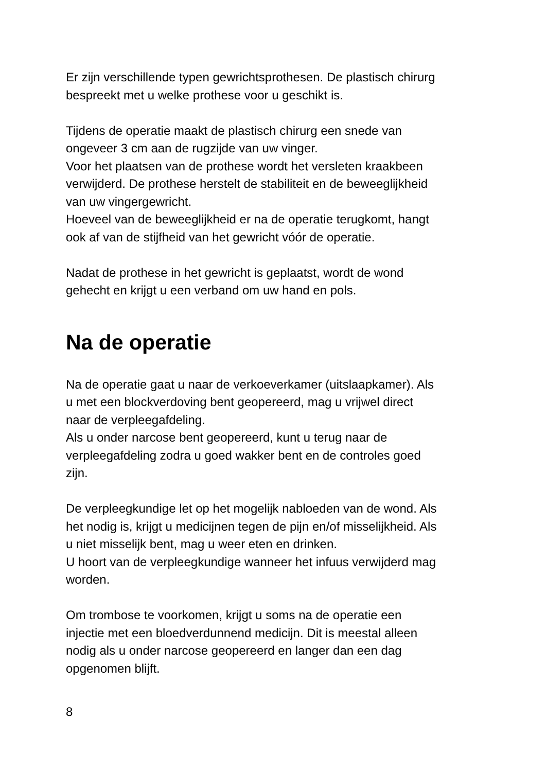Er zijn verschillende typen gewrichtsprothesen. De plastisch chirurg
bespreekt met u welke prothese voor u geschikt is.
Tijdens de operatie maakt de plastisch chirurg een snede van
ongeveer 3 cm aan de rugzijde van uw vinger.
Voor het plaatsen van de prothese wordt het versleten kraakbeen
verwijderd. De prothese herstelt de stabiliteit en de beweeglijkheid
van uw vingergewricht.
Hoeveel van de beweeglijkheid er na de operatie terugkomt, hangt
ook af van de stijfheid van het gewricht vóór de operatie.
Nadat de prothese in het gewricht is geplaatst, wordt de wond
gehecht en krijgt u een verband om uw hand en pols.
Na de operatie
Na de operatie gaat u naar de verkoeverkamer (uitslaapkamer). Als
u met een blockverdoving bent geopereerd, mag u vrijwel direct
naar de verpleegafdeling.
Als u onder narcose bent geopereerd, kunt u terug naar de
verpleegafdeling zodra u goed wakker bent en de controles goed
zijn.
De verpleegkundige let op het mogelijk nabloeden van de wond. Als
het nodig is, krijgt u medicijnen tegen de pijn en/of misselijkheid. Als
u niet misselijk bent, mag u weer eten en drinken.
U hoort van de verpleegkundige wanneer het infuus verwijderd mag
worden.
Om trombose te voorkomen, krijgt u soms na de operatie een
injectie met een bloedverdunnend medicijn. Dit is meestal alleen
nodig als u onder narcose geopereerd en langer dan een dag
opgenomen blijft.
8